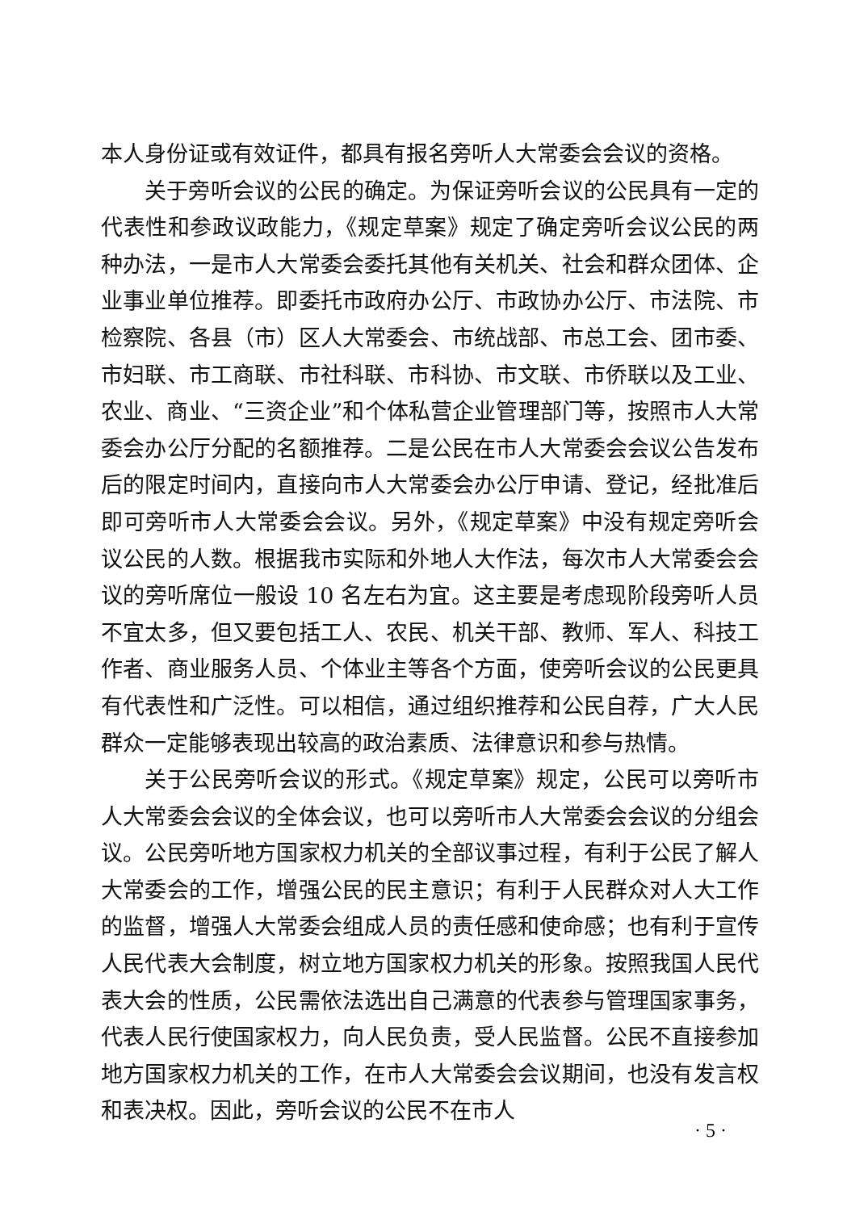本人身份证或有效证件，都具有报名旁听人大常委会会议的资格。
关于旁听会议的公民的确定。为保证旁听会议的公民具有一定的代表性和参政议政能力，《规定草案》规定了确定旁听会议公民的两种办法，一是市人大常委会委托其他有关机关、社会和群众团体、企业事业单位推荐。即委托市政府办公厅、市政协办公厅、市法院、市检察院、各县（市）区人大常委会、市统战部、市总工会、团市委、市妇联、市工商联、市社科联、市科协、市文联、市侨联以及工业、农业、商业、“三资企业”和个体私营企业管理部门等，按照市人大常委会办公厅分配的名额推荐。二是公民在市人大常委会会议公告发布后的限定时间内，直接向市人大常委会办公厅申请、登记，经批准后即可旁听市人大常委会会议。另外，《规定草案》中没有规定旁听会议公民的人数。根据我市实际和外地人大作法，每次市人大常委会会议的旁听席位一般设 10 名左右为宜。这主要是考虑现阶段旁听人员不宜太多，但又要包括工人、农民、机关干部、教师、军人、科技工作者、商业服务人员、个体业主等各个方面，使旁听会议的公民更具有代表性和广泛性。可以相信，通过组织推荐和公民自荐，广大人民群众一定能够表现出较高的政治素质、法律意识和参与热情。
关于公民旁听会议的形式。《规定草案》规定，公民可以旁听市人大常委会会议的全体会议，也可以旁听市人大常委会会议的分组会议。公民旁听地方国家权力机关的全部议事过程，有利于公民了解人大常委会的工作，增强公民的民主意识；有利于人民群众对人大工作的监督，增强人大常委会组成人员的责任感和使命感；也有利于宣传人民代表大会制度，树立地方国家权力机关的形象。按照我国人民代表大会的性质，公民需依法选出自己满意的代表参与管理国家事务，代表人民行使国家权力，向人民负责，受人民监督。公民不直接参加地方国家权力机关的工作，在市人大常委会会议期间，也没有发言权和表决权。因此，旁听会议的公民不在市人
· 5 ·